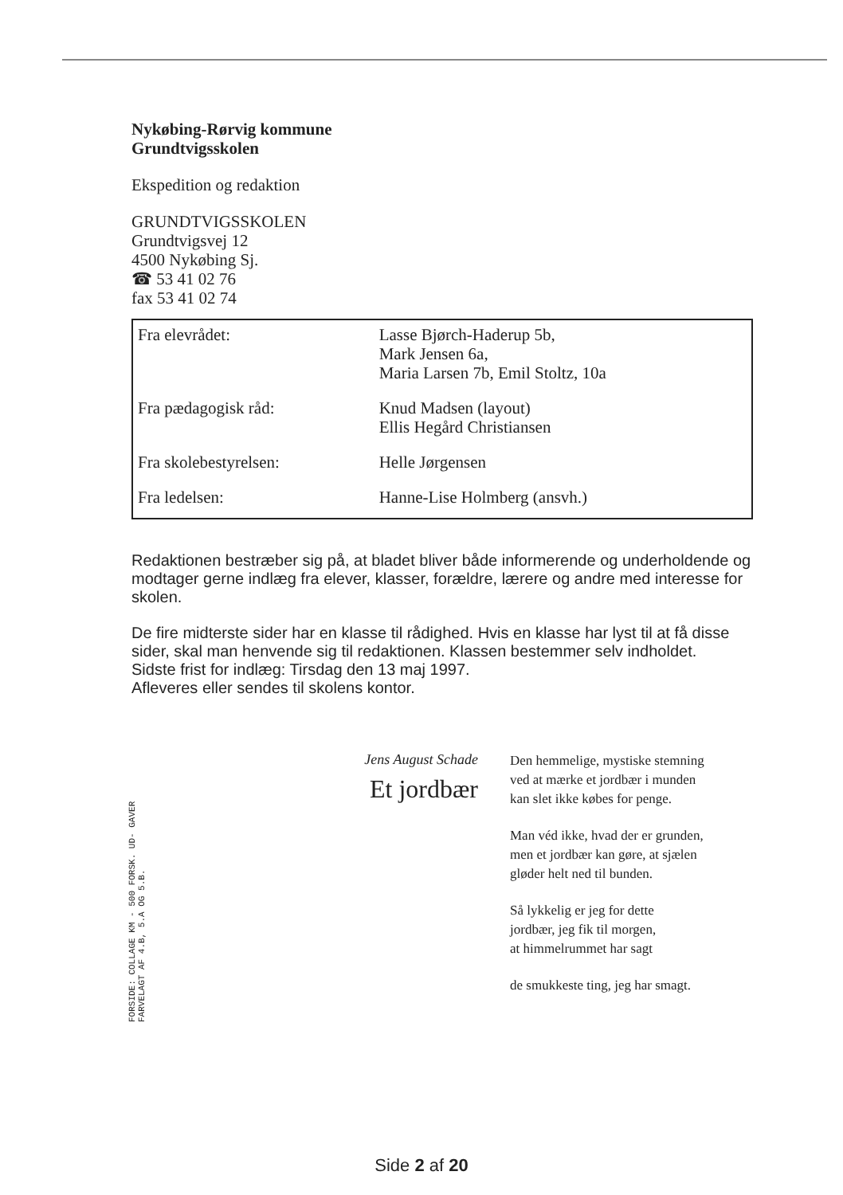Nykøbing-Rørvig kommune
Grundtvigsskolen
Ekspedition og redaktion
GRUNDTVIGSSKOLEN
Grundtvigsvej 12
4500 Nykøbing Sj.
☎ 53 41 02 76
fax 53 41 02 74
| Fra elevrådet: | Lasse Bjørch-Haderup 5b, Mark Jensen 6a, Maria Larsen 7b, Emil Stoltz, 10a |
| Fra pædagogisk råd: | Knud Madsen (layout) Ellis Hegård Christiansen |
| Fra skolebestyrelsen: | Helle Jørgensen |
| Fra ledelsen: | Hanne-Lise Holmberg (ansvh.) |
Redaktionen bestræber sig på, at bladet bliver både informerende og underholdende og modtager gerne indlæg fra elever, klasser, forældre, lærere og andre med interesse for skolen.
De fire midterste sider har en klasse til rådighed. Hvis en klasse har lyst til at få disse sider, skal man henvende sig til redaktionen. Klassen bestemmer selv indholdet.
Sidste frist for indlæg: Tirsdag den 13 maj 1997.
Afleveres eller sendes til skolens kontor.
FORSIDE: COLLAGE KM - 500 FORSK. UD- GAVER FARVELAGT AF 4.B, 5.A OG 5.B.
Jens August Schade
Et jordbær
Den hemmelige, mystiske stemning
ved at mærke et jordbær i munden
kan slet ikke købes for penge.
Man véd ikke, hvad der er grunden,
men et jordbær kan gøre, at sjælen
gløder helt ned til bunden.
Så lykkelig er jeg for dette
jordbær, jeg fik til morgen,
at himmelrummet har sagt
de smukkeste ting, jeg har smagt.
Side 2 af 20